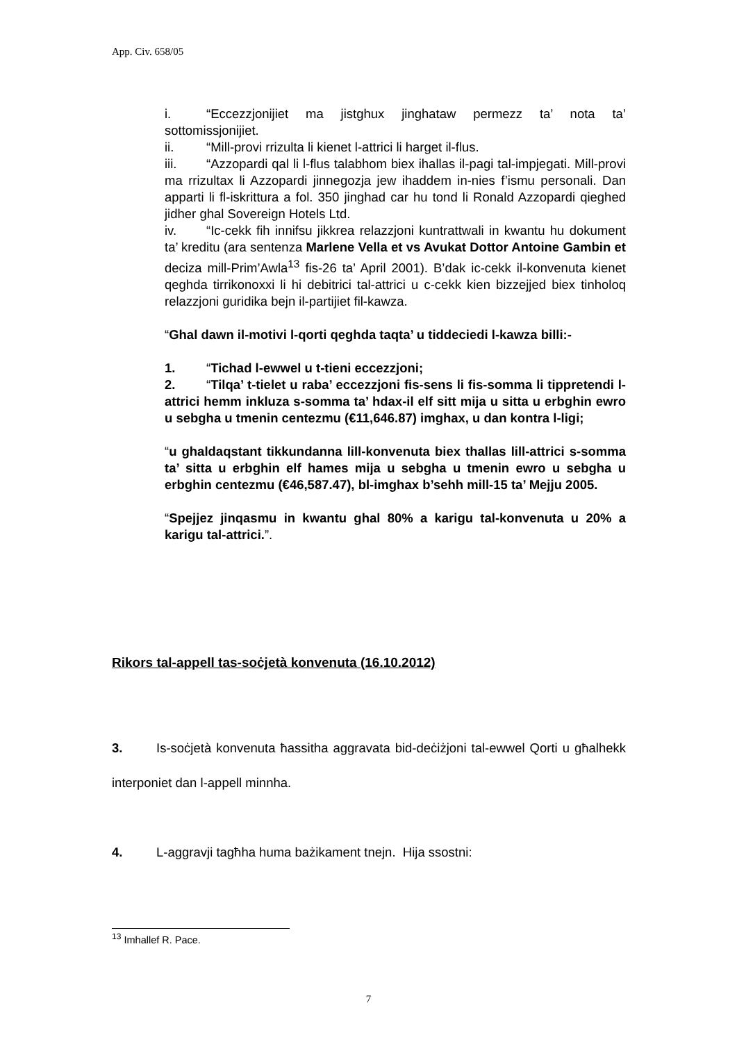App. Civ. 658/05
i. “Eccezzjonijiet ma jistghux jinghataw permezz ta’ nota ta’ sottomissjonijiet.
ii. “Mill-provi rrizulta li kienet l-attrici li harget il-flus.
iii. “Azzopardi qal li l-flus talabhom biex ihallas il-pagi tal-impjegati. Mill-provi ma rrizultax li Azzopardi jinnegozja jew ihaddem in-nies f’ismu personali. Dan apparti li fl-iskrittura a fol. 350 jinghad car hu tond li Ronald Azzopardi qieghed jidher ghal Sovereign Hotels Ltd.
iv. “Ic-cekk fih innifsu jikkrea relazzjoni kuntrattwali in kwantu hu dokument ta’ kreditu (ara sentenza Marlene Vella et vs Avukat Dottor Antoine Gambin et deciza mill-Prim’Awla<sup>13</sup> fis-26 ta’ April 2001). B’dak ic-cekk il-konvenuta kienet qeghda tirrikonoxxi li hi debitrici tal-attrici u c-cekk kien bizzejjed biex tinholoq relazzjoni guridika bejn il-partijiet fil-kawza.
“Ghal dawn il-motivi l-qorti qeghda taqta’ u tiddeciedi l-kawza billi:-
1. “Tichad l-ewwel u t-tieni eccezzjoni;
2. “Tilqa’ t-tielet u raba’ eccezzjoni fis-sens li fis-somma li tippretendi l-attrici hemm inkluza s-somma ta’ hdax-il elf sitt mija u sitta u erbghin ewro u sebgha u tmenin centezmu (€11,646.87) imghax, u dan kontra l-ligi;
“u ghaldaqstant tikkundanna lill-konvenuta biex thallas lill-attrici s-somma ta’ sitta u erbghin elf hames mija u sebgha u tmenin ewro u sebgha u erbghin centezmu (€46,587.47), bl-imghax b’sehh mill-15 ta’ Mejju 2005.
“Spejjez jinqasmu in kwantu ghal 80% a karigu tal-konvenuta u 20% a karigu tal-attrici.”.
Rikors tal-appell tas-soċjetà konvenuta (16.10.2012)
3. Is-soċjetà konvenuta ħassitha aggravata bid-deċiżjoni tal-ewwel Qorti u għalhekk interponiet dan l-appell minnha.
4. L-aggravji tagħha huma bażikament tnejn. Hija ssostni:
<sup>13</sup> Imhallef R. Pace.
7